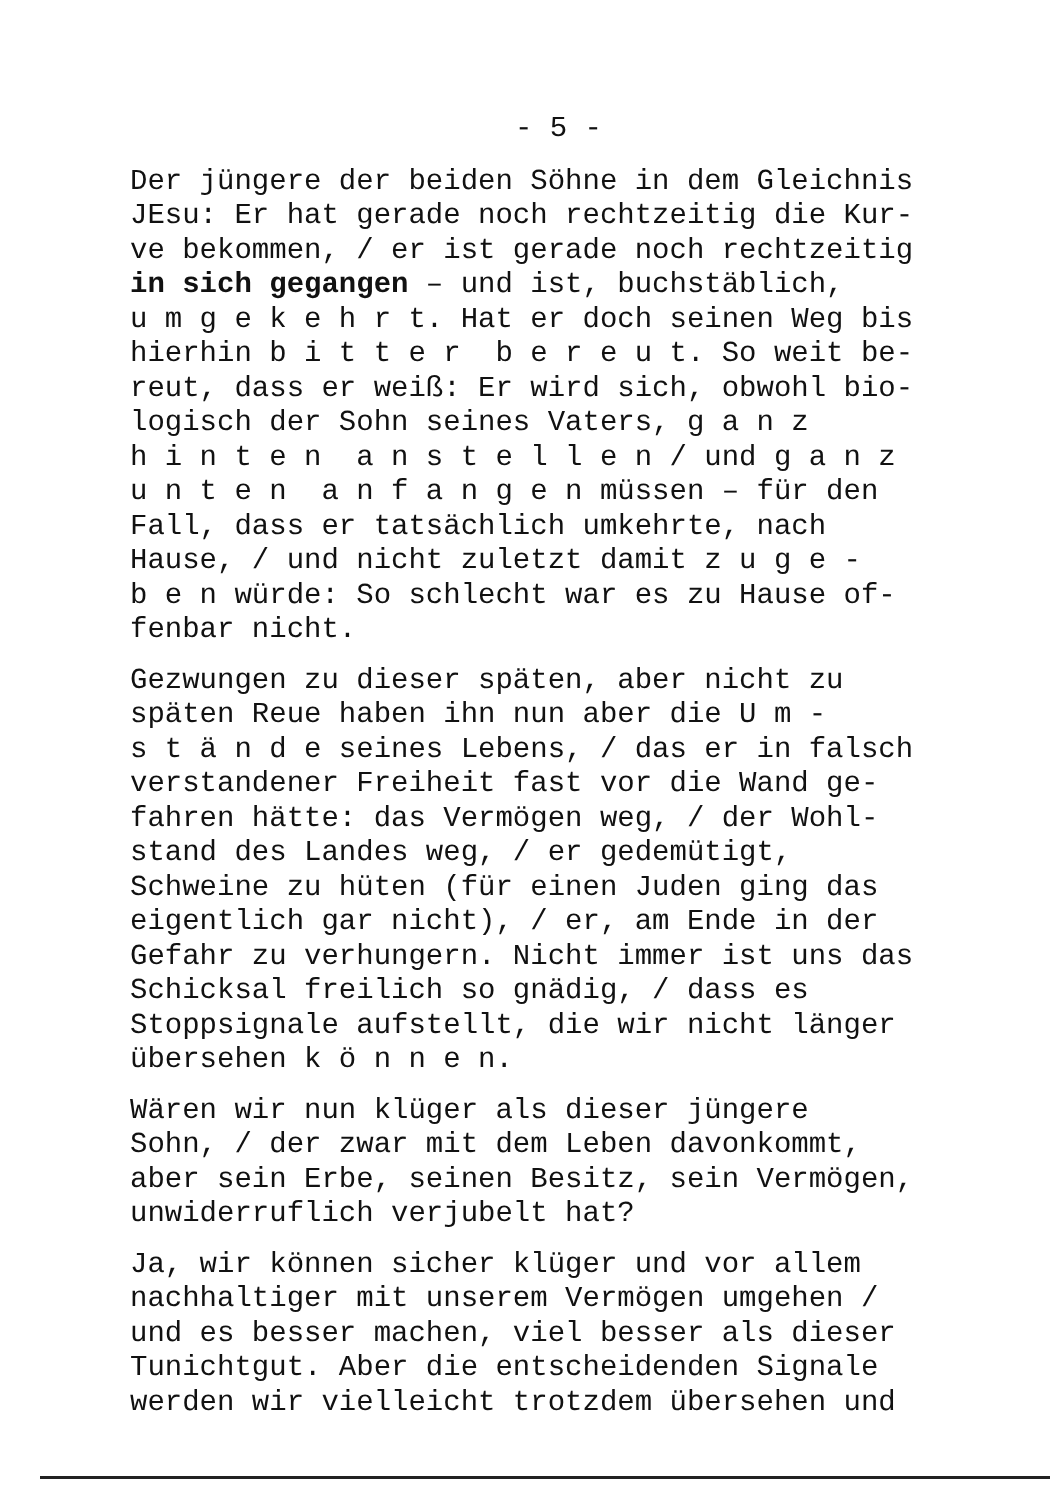- 5 -
Der jüngere der beiden Söhne in dem Gleichnis
JEsu: Er hat gerade noch rechtzeitig die Kur-
ve bekommen, / er ist gerade noch rechtzeitig
in sich gegangen – und ist, buchstäblich,
u m g e k e h r t. Hat er doch seinen Weg bis
hierhin b i t t e r b e r e u t. So weit be-
reut, dass er weiß: Er wird sich, obwohl bio-
logisch der Sohn seines Vaters, g a n z
h i n t e n a n s t e l l e n / und g a n z
u n t e n a n f a n g e n müssen – für den
Fall, dass er tatsächlich umkehrte, nach
Hause, / und nicht zuletzt damit z u g e -
b e n würde: So schlecht war es zu Hause of-
fenbar nicht.
Gezwungen zu dieser späten, aber nicht zu
späten Reue haben ihn nun aber die U m -
s t ä n d e seines Lebens, / das er in falsch
verstandener Freiheit fast vor die Wand ge-
fahren hätte: das Vermögen weg, / der Wohl-
stand des Landes weg, / er gedemütigt,
Schweine zu hüten (für einen Juden ging das
eigentlich gar nicht), / er, am Ende in der
Gefahr zu verhungern. Nicht immer ist uns das
Schicksal freilich so gnädig, / dass es
Stoppsignale aufstellt, die wir nicht länger
übersehen k ö n n e n.
Wären wir nun klüger als dieser jüngere
Sohn, / der zwar mit dem Leben davonkommt,
aber sein Erbe, seinen Besitz, sein Vermögen,
unwiderruflich verjubelt hat?
Ja, wir können sicher klüger und vor allem
nachhaltiger mit unserem Vermögen umgehen /
und es besser machen, viel besser als dieser
Tunichtgut. Aber die entscheidenden Signale
werden wir vielleicht trotzdem übersehen und